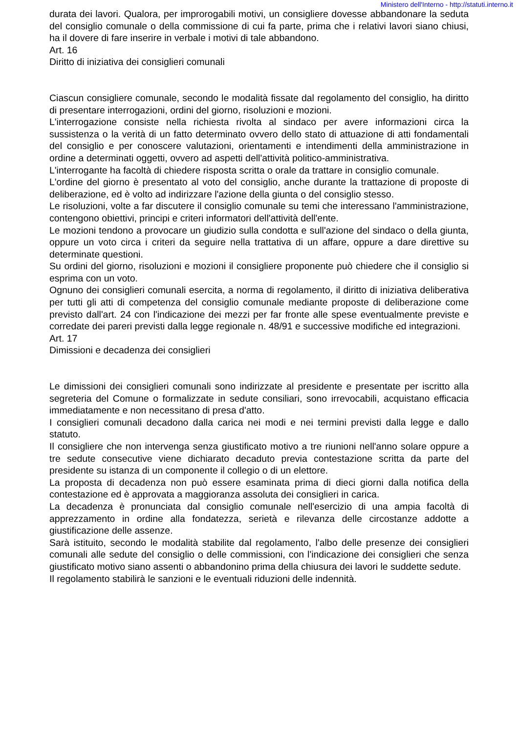Ministero dell'Interno - http://statuti.interno.it
durata dei lavori. Qualora, per improrogabili motivi, un consigliere dovesse abbandonare la seduta del consiglio comunale o della commissione di cui fa parte, prima che i relativi lavori siano chiusi, ha il dovere di fare inserire in verbale i motivi di tale abbandono.
Art. 16
Diritto di iniziativa dei consiglieri comunali
Ciascun consigliere comunale, secondo le modalità fissate dal regolamento del consiglio, ha diritto di presentare interrogazioni, ordini del giorno, risoluzioni e mozioni.
L'interrogazione consiste nella richiesta rivolta al sindaco per avere informazioni circa la sussistenza o la verità di un fatto determinato ovvero dello stato di attuazione di atti fondamentali del consiglio e per conoscere valutazioni, orientamenti e intendimenti della amministrazione in ordine a determinati oggetti, ovvero ad aspetti dell'attività politico-amministrativa.
L'interrogante ha facoltà di chiedere risposta scritta o orale da trattare in consiglio comunale.
L'ordine del giorno è presentato al voto del consiglio, anche durante la trattazione di proposte di deliberazione, ed è volto ad indirizzare l'azione della giunta o del consiglio stesso.
Le risoluzioni, volte a far discutere il consiglio comunale su temi che interessano l'amministrazione, contengono obiettivi, principi e criteri informatori dell'attività dell'ente.
Le mozioni tendono a provocare un giudizio sulla condotta e sull'azione del sindaco o della giunta, oppure un voto circa i criteri da seguire nella trattativa di un affare, oppure a dare direttive su determinate questioni.
Su ordini del giorno, risoluzioni e mozioni il consigliere proponente può chiedere che il consiglio si esprima con un voto.
Ognuno dei consiglieri comunali esercita, a norma di regolamento, il diritto di iniziativa deliberativa per tutti gli atti di competenza del consiglio comunale mediante proposte di deliberazione come previsto dall'art. 24 con l'indicazione dei mezzi per far fronte alle spese eventualmente previste e corredate dei pareri previsti dalla legge regionale n. 48/91 e successive modifiche ed integrazioni.
Art. 17
Dimissioni e decadenza dei consiglieri
Le dimissioni dei consiglieri comunali sono indirizzate al presidente e presentate per iscritto alla segreteria del Comune o formalizzate in sedute consiliari, sono irrevocabili, acquistano efficacia immediatamente e non necessitano di presa d'atto.
I consiglieri comunali decadono dalla carica nei modi e nei termini previsti dalla legge e dallo statuto.
Il consigliere che non intervenga senza giustificato motivo a tre riunioni nell'anno solare oppure a tre sedute consecutive viene dichiarato decaduto previa contestazione scritta da parte del presidente su istanza di un componente il collegio o di un elettore.
La proposta di decadenza non può essere esaminata prima di dieci giorni dalla notifica della contestazione ed è approvata a maggioranza assoluta dei consiglieri in carica.
La decadenza è pronunciata dal consiglio comunale nell'esercizio di una ampia facoltà di apprezzamento in ordine alla fondatezza, serietà e rilevanza delle circostanze addotte a giustificazione delle assenze.
Sarà istituito, secondo le modalità stabilite dal regolamento, l'albo delle presenze dei consiglieri comunali alle sedute del consiglio o delle commissioni, con l'indicazione dei consiglieri che senza giustificato motivo siano assenti o abbandonino prima della chiusura dei lavori le suddette sedute.
Il regolamento stabilirà le sanzioni e le eventuali riduzioni delle indennità.